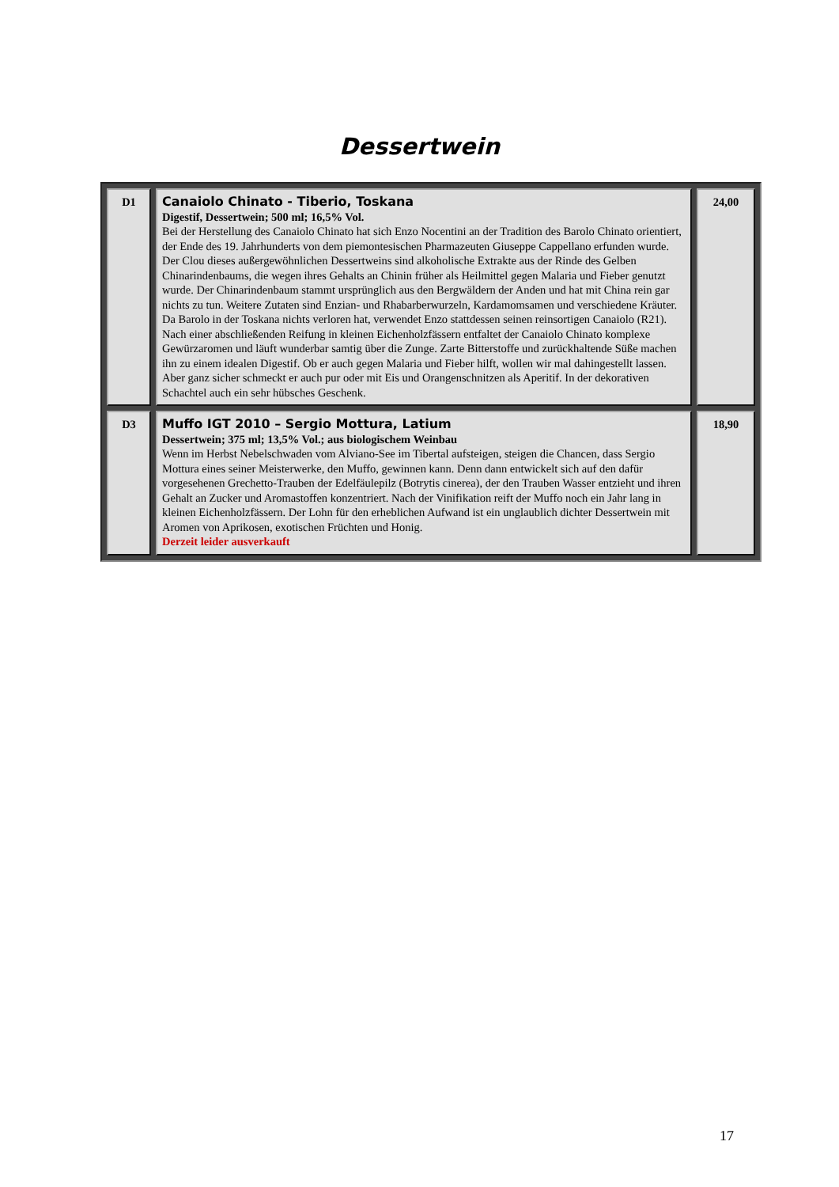Dessertwein
| D1 | Canaiolo Chinato - Tiberio, Toskana Digestif, Dessertwein; 500 ml; 16,5% Vol. Bei der Herstellung des Canaiolo Chinato hat sich Enzo Nocentini an der Tradition des Barolo Chinato orientiert, der Ende des 19. Jahrhunderts von dem piemontesischen Pharmazeuten Giuseppe Cappellano erfunden wurde. Der Clou dieses außergewöhnlichen Dessertweins sind alkoholische Extrakte aus der Rinde des Gelben Chinarindenbaums, die wegen ihres Gehalts an Chinin früher als Heilmittel gegen Malaria und Fieber genutzt wurde. Der Chinarindenbaum stammt ursprünglich aus den Bergwäldern der Anden und hat mit China rein gar nichts zu tun. Weitere Zutaten sind Enzian- und Rhabarberwurzeln, Kardamomsamen und verschiedene Kräuter. Da Barolo in der Toskana nichts verloren hat, verwendet Enzo stattdessen seinen reinsortigen Canaiolo (R21). Nach einer abschließenden Reifung in kleinen Eichenholzfässern entfaltet der Canaiolo Chinato komplexe Gewürzaromen und läuft wunderbar samtig über die Zunge. Zarte Bitterstoffe und zurückhaltende Süße machen ihn zu einem idealen Digestif. Ob er auch gegen Malaria und Fieber hilft, wollen wir mal dahingestellt lassen. Aber ganz sicher schmeckt er auch pur oder mit Eis und Orangenschnitzen als Aperitif. In der dekorativen Schachtel auch ein sehr hübsches Geschenk. | 24,00 |
| D3 | Muffo IGT 2010 – Sergio Mottura, Latium Dessertwein; 375 ml; 13,5% Vol.; aus biologischem Weinbau Wenn im Herbst Nebelschwaden vom Alviano-See im Tibertal aufsteigen, steigen die Chancen, dass Sergio Mottura eines seiner Meisterwerke, den Muffo, gewinnen kann. Denn dann entwickelt sich auf den dafür vorgesehenen Grechetto-Trauben der Edelfäulepilz (Botrytis cinerea), der den Trauben Wasser entzieht und ihren Gehalt an Zucker und Aromastoffen konzentriert. Nach der Vinifikation reift der Muffo noch ein Jahr lang in kleinen Eichenholzfässern. Der Lohn für den erheblichen Aufwand ist ein unglaublich dichter Dessertwein mit Aromen von Aprikosen, exotischen Früchten und Honig. Derzeit leider ausverkauft | 18,90 |
17